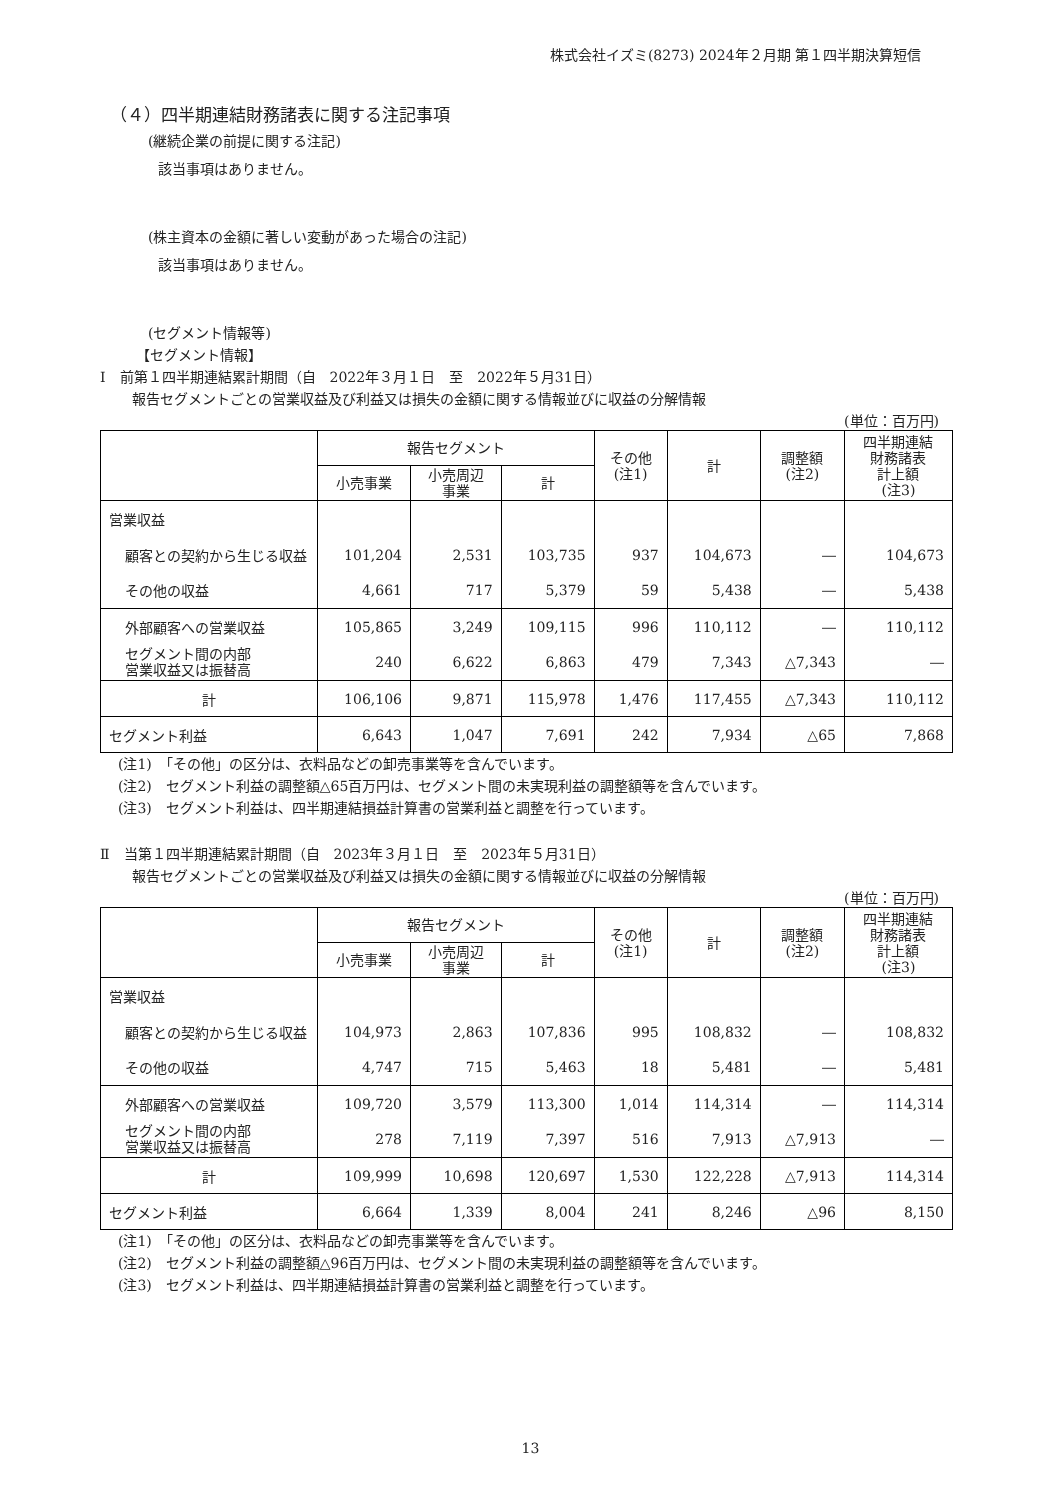株式会社イズミ(8273) 2024年２月期 第１四半期決算短信
（４）四半期連結財務諸表に関する注記事項
(継続企業の前提に関する注記)
該当事項はありません。
(株主資本の金額に著しい変動があった場合の注記)
該当事項はありません。
(セグメント情報等)
【セグメント情報】
Ⅰ　前第１四半期連結累計期間（自　2022年３月１日　至　2022年５月31日）
報告セグメントごとの営業収益及び利益又は損失の金額に関する情報並びに収益の分解情報
(単位：百万円)
| | 報告セグメント | | | その他 (注1) | 計 | 調整額 (注2) | 四半期連結 財務諸表 計上額 (注3) |
| --- | --- | --- | --- | --- | --- | --- | --- |
| | 小売事業 | 小売周辺 事業 | 計 | | | | |
| 営業収益 | | | | | | | |
| 顧客との契約から生じる収益 | 101,204 | 2,531 | 103,735 | 937 | 104,673 | ― | 104,673 |
| その他の収益 | 4,661 | 717 | 5,379 | 59 | 5,438 | ― | 5,438 |
| 外部顧客への営業収益 | 105,865 | 3,249 | 109,115 | 996 | 110,112 | ― | 110,112 |
| セグメント間の内部 営業収益又は振替高 | 240 | 6,622 | 6,863 | 479 | 7,343 | △7,343 | ― |
| 計 | 106,106 | 9,871 | 115,978 | 1,476 | 117,455 | △7,343 | 110,112 |
| セグメント利益 | 6,643 | 1,047 | 7,691 | 242 | 7,934 | △65 | 7,868 |
(注1)　「その他」の区分は、衣料品などの卸売事業等を含んでいます。
(注2)　セグメント利益の調整額△65百万円は、セグメント間の未実現利益の調整額等を含んでいます。
(注3)　セグメント利益は、四半期連結損益計算書の営業利益と調整を行っています。
Ⅱ　当第１四半期連結累計期間（自　2023年３月１日　至　2023年５月31日）
報告セグメントごとの営業収益及び利益又は損失の金額に関する情報並びに収益の分解情報
(単位：百万円)
| | 報告セグメント | | | その他 (注1) | 計 | 調整額 (注2) | 四半期連結 財務諸表 計上額 (注3) |
| --- | --- | --- | --- | --- | --- | --- | --- |
| | 小売事業 | 小売周辺 事業 | 計 | | | | |
| 営業収益 | | | | | | | |
| 顧客との契約から生じる収益 | 104,973 | 2,863 | 107,836 | 995 | 108,832 | ― | 108,832 |
| その他の収益 | 4,747 | 715 | 5,463 | 18 | 5,481 | ― | 5,481 |
| 外部顧客への営業収益 | 109,720 | 3,579 | 113,300 | 1,014 | 114,314 | ― | 114,314 |
| セグメント間の内部 営業収益又は振替高 | 278 | 7,119 | 7,397 | 516 | 7,913 | △7,913 | ― |
| 計 | 109,999 | 10,698 | 120,697 | 1,530 | 122,228 | △7,913 | 114,314 |
| セグメント利益 | 6,664 | 1,339 | 8,004 | 241 | 8,246 | △96 | 8,150 |
(注1)　「その他」の区分は、衣料品などの卸売事業等を含んでいます。
(注2)　セグメント利益の調整額△96百万円は、セグメント間の未実現利益の調整額等を含んでいます。
(注3)　セグメント利益は、四半期連結損益計算書の営業利益と調整を行っています。
13